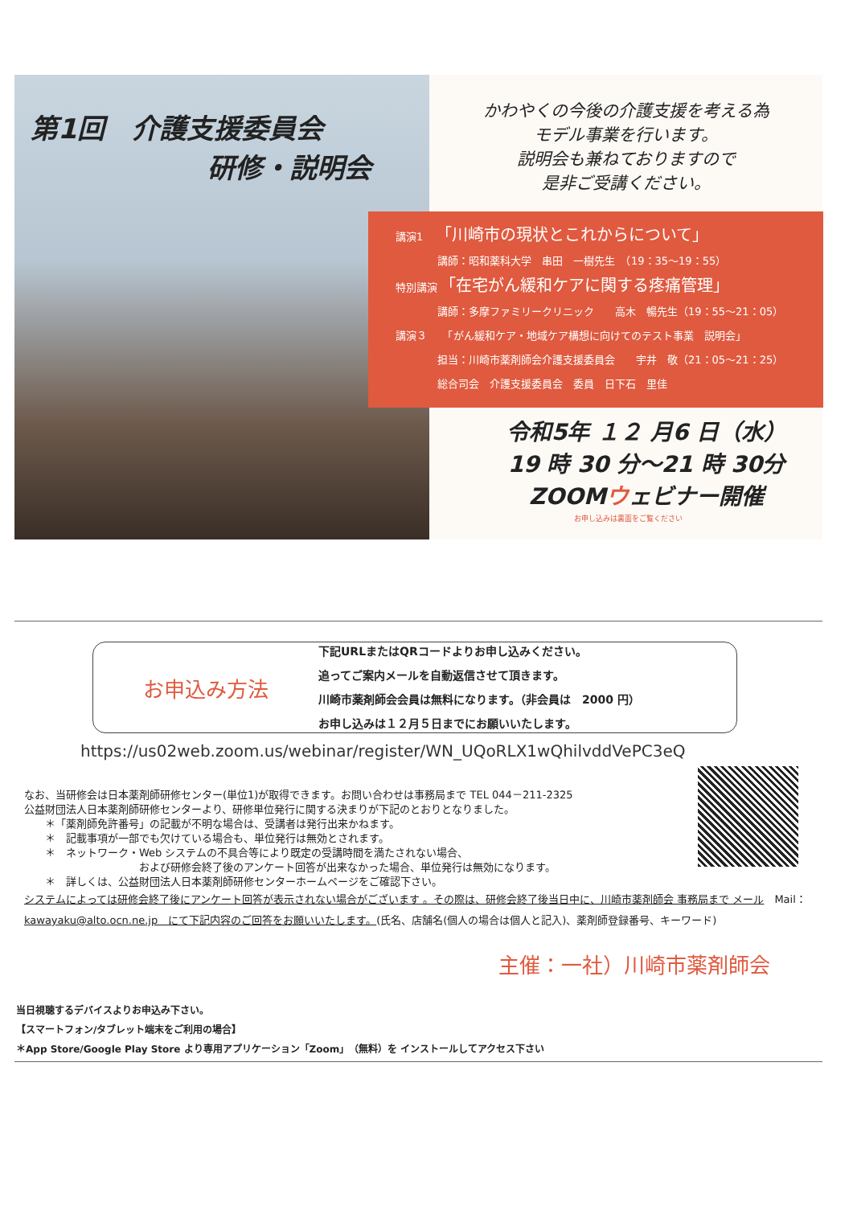第1回　介護支援委員会
研修・説明会
かわやくの今後の介護支援を考える為
モデル事業を行います。
説明会も兼ねておりますので
是非ご受講ください。
講演1　　「川崎市の現状とこれからについて」
　　　　講師：昭和薬科大学　串田　一樹先生　（19：35～19：55）
特別講演　「在宅がん緩和ケアに関する疼痛管理」
　　　　講師：多摩ファミリークリニック　　高木　暢先生（19：55～21：05）
講演３　　「がん緩和ケア・地域ケア構想に向けてのテスト事業　説明会」
　　　　担当：川崎市薬剤師会介護支援委員会　　宇井　敬（21：05～21：25）
　　　　総合司会　介護支援委員会　委員　日下石　里佳
令和5年 １２ 月6 日（水）
19 時 30 分～21 時 30分
ZOOMウェビナー開催
お申し込みは裏面をご覧ください
お申込み方法
下記URLまたはQRコードよりお申し込みください。
追ってご案内メールを自動返信させて頂きます。
川崎市薬剤師会会員は無料になります。（非会員は　2000 円）
お申し込みは１２月５日までにお願いいたします。
https://us02web.zoom.us/webinar/register/WN_UQoRLX1wQhilvddVePC3eQ
なお、当研修会は日本薬剤師研修センター(単位1)が取得できます。お問い合わせは事務局まで TEL 044－211-2325
公益財団法人日本薬剤師研修センターより、研修単位発行に関する決まりが下記のとおりとなりました。
　　＊「薬剤師免許番号」の記載が不明な場合は、受講者は発行出来かねます。
　　＊　記載事項が一部でも欠けている場合も、単位発行は無効とされます。
　　＊　ネットワーク・Web システムの不具合等により既定の受講時間を満たされない場合、
　　　　　　　　　　　および研修会終了後のアンケート回答が出来なかった場合、単位発行は無効になります。
　　＊　詳しくは、公益財団法人日本薬剤師研修センターホームページをご確認下さい。
システムによっては研修会終了後にアンケート回答が表示されない場合がございます 。その際は、研修会終了後当日中に、川崎市薬剤師会 事務局まで メール　Mail：kawayaku@alto.ocn.ne.jp　にて下記内容のご回答をお願いいたします。(氏名、店舗名(個人の場合は個人と記入)、薬剤師登録番号、キーワード)
主催：一社）川崎市薬剤師会
当日視聴するデバイスよりお申込み下さい。
【スマートフォン/タブレット端末をご利用の場合】
＊App Store/Google Play Store より専用アプリケーション「Zoom」（無料）を インストールしてアクセス下さい